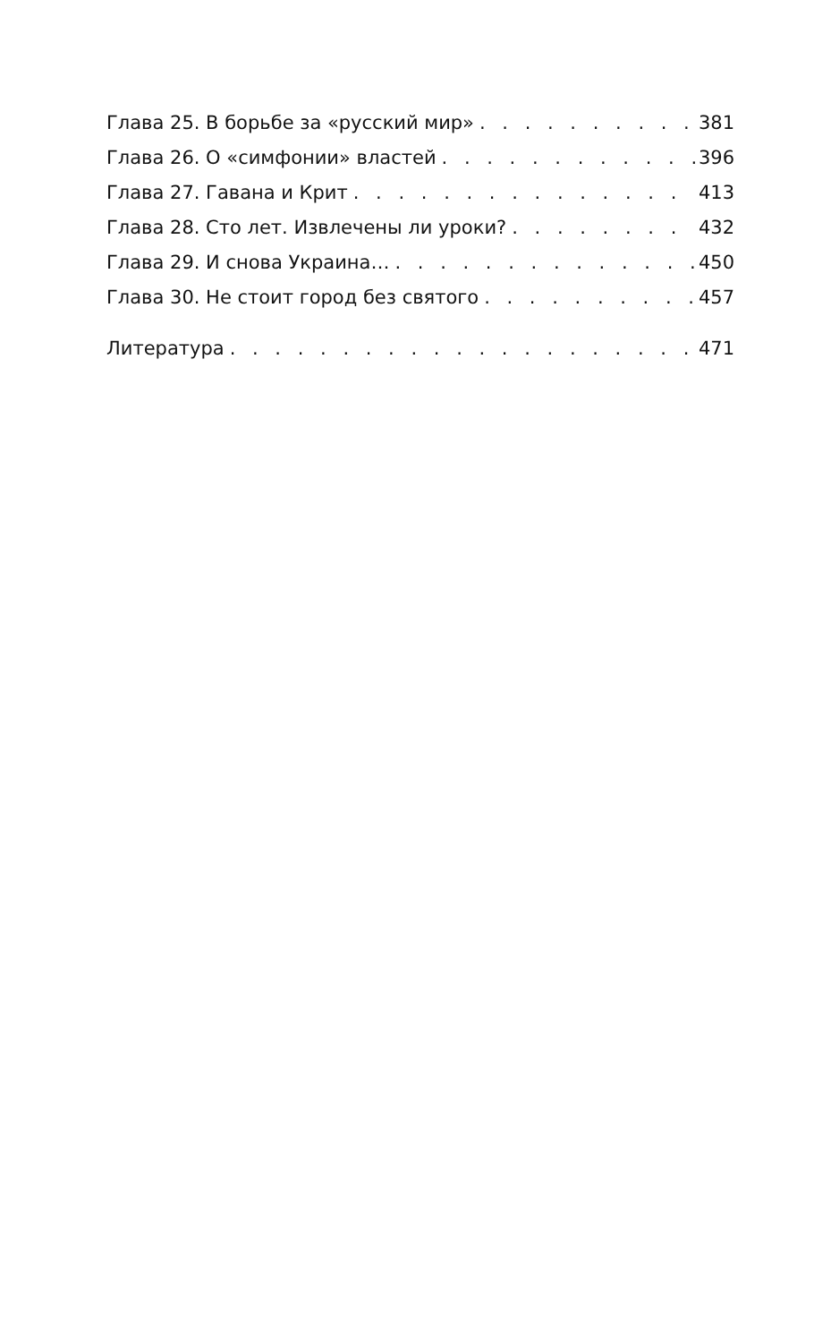Глава 25. В борьбе за «русский мир» 381
Глава 26. О «симфонии» властей 396
Глава 27. Гавана и Крит 413
Глава 28. Сто лет. Извлечены ли уроки? 432
Глава 29. И снова Украина… 450
Глава 30. Не стоит город без святого 457
Литература 471